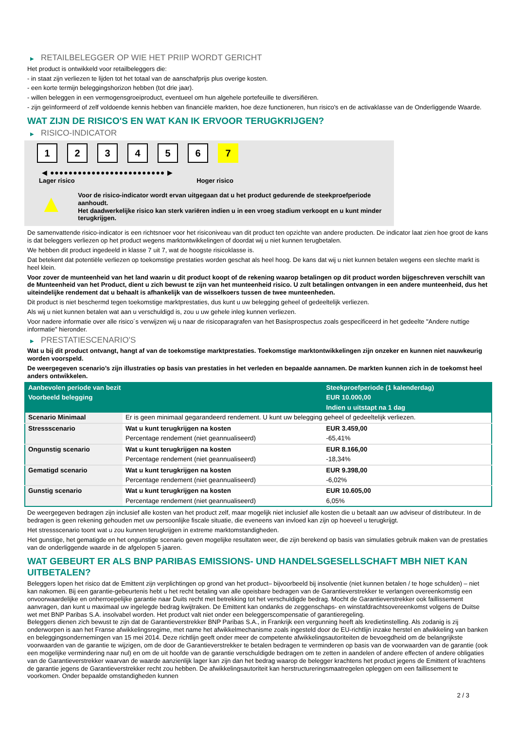▶ RETAILBELEGGER OP WIE HET PRIIP WORDT GERICHT
Het product is ontwikkeld voor retailbeleggers die:
- in staat zijn verliezen te lijden tot het totaal van de aanschafprijs plus overige kosten.
- een korte termijn beleggingshorizon hebben (tot drie jaar).
- willen beleggen in een vermogensgroeiproduct, eventueel om hun algehele portefeuille te diversifiëren.
- zijn geïnformeerd of zelf voldoende kennis hebben van financiële markten, hoe deze functioneren, hun risico's en de activaklasse van de Onderliggende Waarde.
WAT ZIJN DE RISICO'S EN WAT KAN IK ERVOOR TERUGKRIJGEN?
▶ RISICO-INDICATOR
1 2 3 4 5 6 7
◀ ●●●●●●●●●●●●●●●●●●●●●●●●● ▶
Lager risico Hoger risico
▲
Voor de risico-indicator wordt ervan uitgegaan dat u het product gedurende de steekproefperiode aanhoudt.
Het daadwerkelijke risico kan sterk variëren indien u in een vroeg stadium verkoopt en u kunt minder terugkrijgen.
De samenvattende risico-indicator is een richtsnoer voor het risiconiveau van dit product ten opzichte van andere producten. De indicator laat zien hoe groot de kans is dat beleggers verliezen op het product wegens marktontwikkelingen of doordat wij u niet kunnen terugbetalen.
We hebben dit product ingedeeld in klasse 7 uit 7, wat de hoogste risicoklasse is.
Dat betekent dat potentiële verliezen op toekomstige prestaties worden geschat als heel hoog. De kans dat wij u niet kunnen betalen wegens een slechte markt is heel klein.
Voor zover de munteenheid van het land waarin u dit product koopt of de rekening waarop betalingen op dit product worden bijgeschreven verschilt van de Munteenheid van het Product, dient u zich bewust te zijn van het munteenheid risico. U zult betalingen ontvangen in een andere munteenheid, dus het uiteindelijke rendement dat u behaalt is afhankelijk van de wisselkoers tussen de twee munteenheden.
Dit product is niet beschermd tegen toekomstige marktprestaties, dus kunt u uw belegging geheel of gedeeltelijk verliezen.
Als wij u niet kunnen betalen wat aan u verschuldigd is, zou u uw gehele inleg kunnen verliezen.
Voor nadere informatie over alle risico´s verwijzen wij u naar de risicoparagrafen van het Basisprospectus zoals gespecificeerd in het gedeelte "Andere nuttige informatie" hieronder.
▶ PRESTATIESCENARIO'S
Wat u bij dit product ontvangt, hangt af van de toekomstige marktprestaties. Toekomstige marktontwikkelingen zijn onzeker en kunnen niet nauwkeurig worden voorspeld.
De weergegeven scenario’s zijn illustraties op basis van prestaties in het verleden en bepaalde aannamen. De markten kunnen zich in de toekomst heel anders ontwikkelen.
| Aanbevolen periode van bezit | | Steekproefperiode (1 kalenderdag) |
| --- | --- | --- |
| Voorbeeld belegging | | EUR 10.000,00 |
| | | Indien u uitstapt na 1 dag |
| Scenario Minimaal | Er is geen minimaal gegarandeerd rendement. U kunt uw belegging geheel of gedeeltelijk verliezen. | |
| Stressscenario | Wat u kunt terugkrijgen na kosten | EUR 3.459,00 |
| | Percentage rendement (niet geannualiseerd) | -65,41% |
| Ongunstig scenario | Wat u kunt terugkrijgen na kosten | EUR 8.166,00 |
| | Percentage rendement (niet geannualiseerd) | -18,34% |
| Gematigd scenario | Wat u kunt terugkrijgen na kosten | EUR 9.398,00 |
| | Percentage rendement (niet geannualiseerd) | -6,02% |
| Gunstig scenario | Wat u kunt terugkrijgen na kosten | EUR 10.605,00 |
| | Percentage rendement (niet geannualiseerd) | 6,05% |
De weergegeven bedragen zijn inclusief alle kosten van het product zelf, maar mogelijk niet inclusief alle kosten die u betaalt aan uw adviseur of distributeur. In de bedragen is geen rekening gehouden met uw persoonlijke fiscale situatie, die eveneens van invloed kan zijn op hoeveel u terugkrijgt.
Het stressscenario toont wat u zou kunnen terugkrijgen in extreme marktomstandigheden.
Het gunstige, het gematigde en het ongunstige scenario geven mogelijke resultaten weer, die zijn berekend op basis van simulaties gebruik maken van de prestaties van de onderliggende waarde in de afgelopen 5 jaaren.
WAT GEBEURT ER ALS BNP PARIBAS EMISSIONS- UND HANDELSGESELLSCHAFT MBH NIET KAN UITBETALEN?
Beleggers lopen het risico dat de Emittent zijn verplichtingen op grond van het product– bijvoorbeeld bij insolventie (niet kunnen betalen / te hoge schulden) – niet kan nakomen. Bij een garantie-gebeurtenis hebt u het recht betaling van alle opeisbare bedragen van de Garantieverstrekker te verlangen overeenkomstig een onvoorwaardelijke en onherroepelijke garantie naar Duits recht met betrekking tot het verschuldigde bedrag. Mocht de Garantieverstrekker ook faillissement aanvragen, dan kunt u maximaal uw ingelegde bedrag kwijtraken. De Emittent kan ondanks de zeggenschaps- en winstafdrachtsovereenkomst volgens de Duitse wet met BNP Paribas S.A. insolvabel worden. Het product valt niet onder een beleggerscompensatie of garantieregeling.
Beleggers dienen zich bewust te zijn dat de Garantieverstrekker BNP Paribas S.A., in Frankrijk een vergunning heeft als kredietinstelling. Als zodanig is zij onderworpen is aan het Franse afwikkelingsregime, met name het afwikkelmechanisme zoals ingesteld door de EU-richtlijn inzake herstel en afwikkeling van banken en beleggingsondernemingen van 15 mei 2014. Deze richtlijn geeft onder meer de competente afwikkelingsautoriteiten de bevoegdheid om de belangrijkste voorwaarden van de garantie te wijzigen, om de door de Garantieverstrekker te betalen bedragen te verminderen op basis van de voorwaarden van de garantie (ook een mogelijke vermindering naar nul) en om de uit hoofde van de garantie verschuldigde bedragen om te zetten in aandelen of andere effecten of andere obligaties van de Garantieverstrekker waarvan de waarde aanzienlijk lager kan zijn dan het bedrag waarop de belegger krachtens het product jegens de Emittent of krachtens de garantie jegens de Garantieverstrekker recht zou hebben. De afwikkelingsautoriteit kan herstructureringsmaatregelen opleggen om een faillissement te voorkomen. Onder bepaalde omstandigheden kunnen
2 / 3